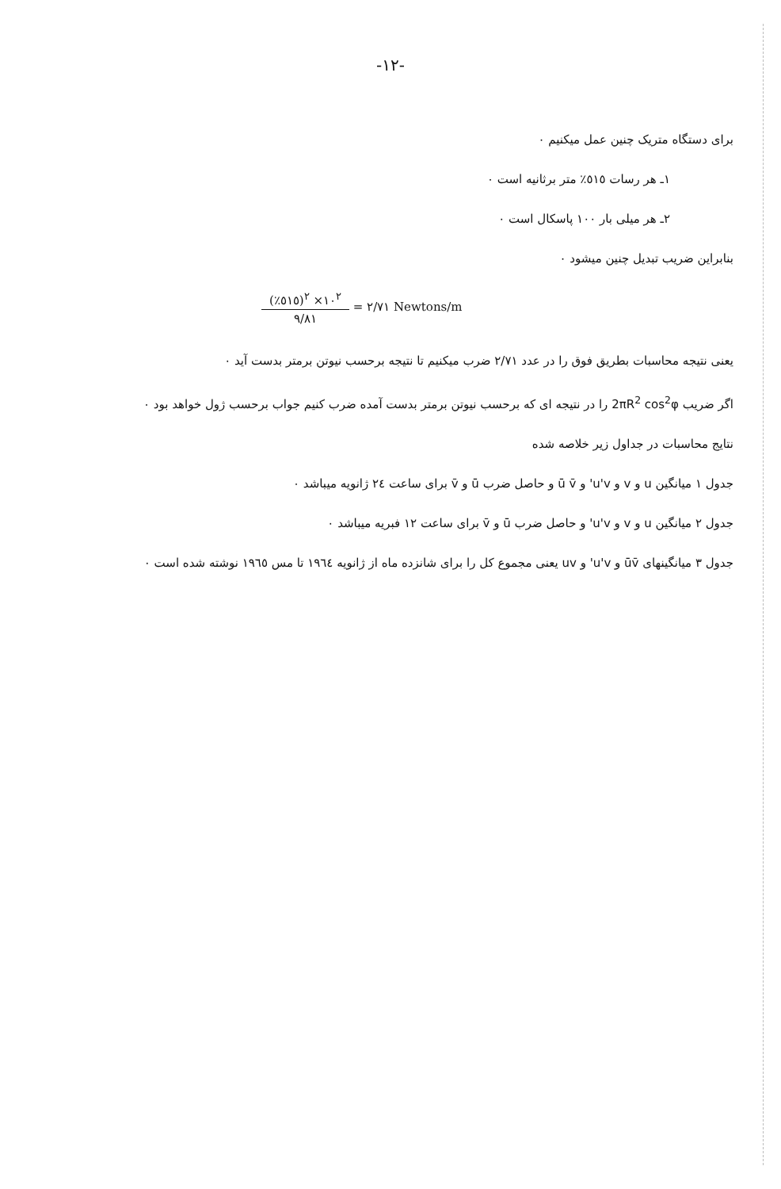-۱۲-
برای دستگاه متریک چنین عمل میکنیم ٠
۱ـ هر رسات ٥١٥٪ متر برثانیه است ٠
۲ـ هر میلی بار ۱۰۰ پاسکال است ٠
بنابراین ضریب تبدیل چنین میشود ٠
(٪٥١٥)<sup>۲</sup> ×۱٠<sup>۲</sup> ۹/۸۱ = ۲/۷۱ Newtons/m
یعنی نتیجه محاسبات بطریق فوق را در عدد ۲/۷۱ ضرب میکنیم تا نتیجه برحسب نیوتن برمتر بدست آید ٠
اگر ضریب 2πR<sup>2</sup> cos<sup>2</sup>φ را در نتیجه ای که برحسب نیوتن برمتر بدست آمده ضرب کنیم جواب برحسب ژول خواهد بود ٠
نتایج محاسبات در جداول زیر خلاصه شده
جدول ۱ میانگین u و v و u'v' و ū v̄ و حاصل ضرب ū و v̄ برای ساعت ۲٤ ژانویه میباشد ٠
جدول ۲ میانگین u و v و u'v' و حاصل ضرب ū و v̄ برای ساعت ۱۲ فبریه میباشد ٠
جدول ۳ میانگینهای ūv̄ و u'v' و uv یعنی مجموع کل را برای شانزده ماه از ژانویه ۱۹٦٤ تا مس ۱۹٦٥ نوشته شده است ٠